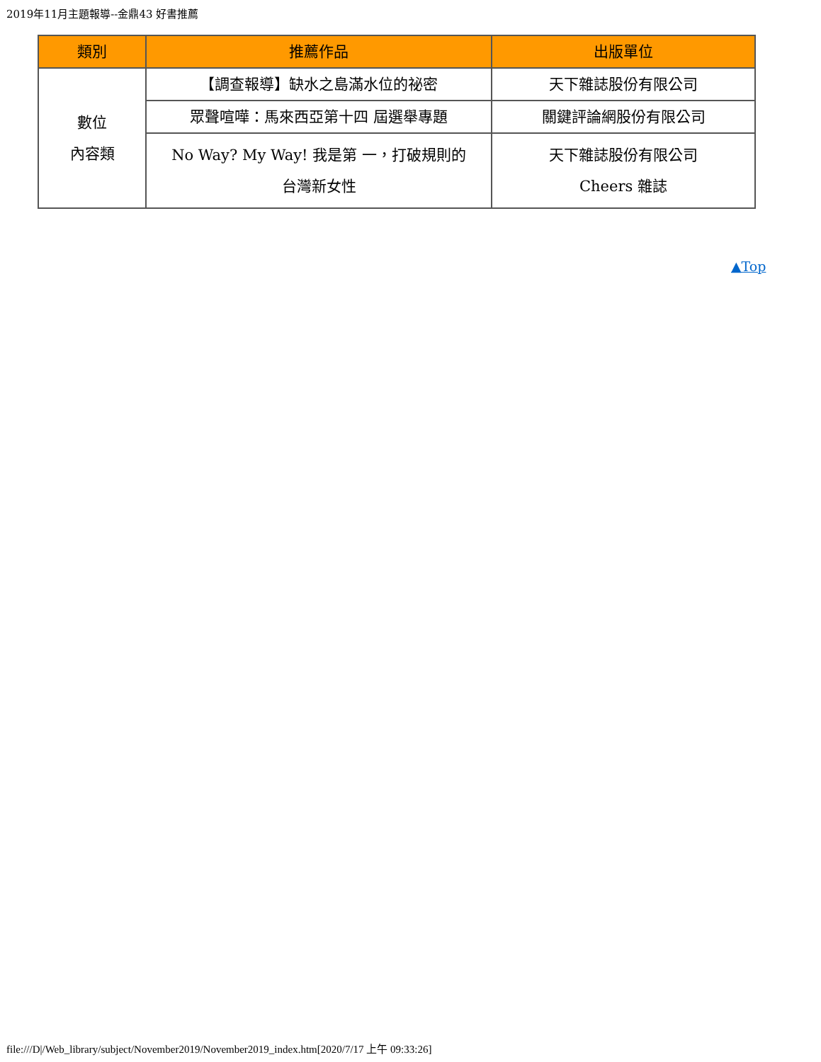2019年11月主題報導--金鼎43 好書推薦
| 類別 | 推薦作品 | 出版單位 |
| --- | --- | --- |
| 數位 內容類 | 【調查報導】缺水之島滿水位的祕密 | 天下雜誌股份有限公司 |
| | 眾聲喧嘩：馬來西亞第十四 屆選舉專題 | 關鍵評論網股份有限公司 |
| | No Way? My Way! 我是第 一，打破規則的 台灣新女性 | 天下雜誌股份有限公司 Cheers 雜誌 |
▲Top
file:///D|/Web_library/subject/November2019/November2019_index.htm[2020/7/17 上午 09:33:26]